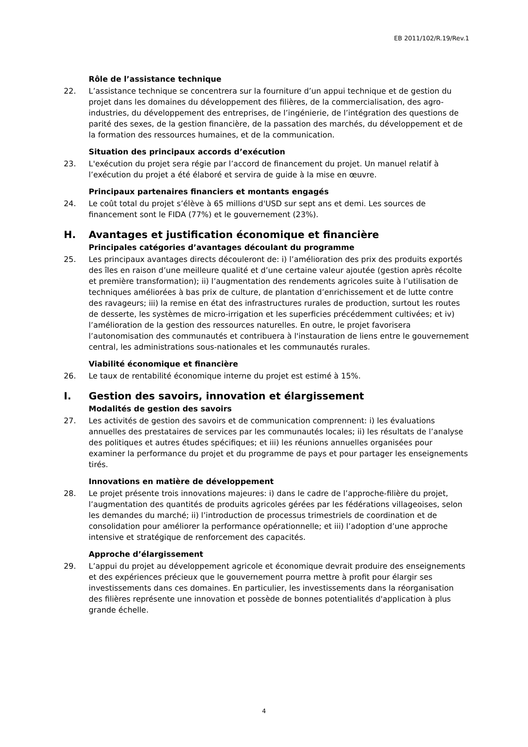EB 2011/102/R.19/Rev.1
Rôle de l’assistance technique
22. L’assistance technique se concentrera sur la fourniture d’un appui technique et de gestion du projet dans les domaines du développement des filières, de la commercialisation, des agro-industries, du développement des entreprises, de l’ingénierie, de l’intégration des questions de parité des sexes, de la gestion financière, de la passation des marchés, du développement et de la formation des ressources humaines, et de la communication.
Situation des principaux accords d’exécution
23. L'exécution du projet sera régie par l’accord de financement du projet. Un manuel relatif à l’exécution du projet a été élaboré et servira de guide à la mise en œuvre.
Principaux partenaires financiers et montants engagés
24. Le coût total du projet s’élève à 65 millions d'USD sur sept ans et demi. Les sources de financement sont le FIDA (77%) et le gouvernement (23%).
H. Avantages et justification économique et financière
Principales catégories d’avantages découlant du programme
25. Les principaux avantages directs découleront de: i) l’amélioration des prix des produits exportés des îles en raison d’une meilleure qualité et d’une certaine valeur ajoutée (gestion après récolte et première transformation); ii) l’augmentation des rendements agricoles suite à l’utilisation de techniques améliorées à bas prix de culture, de plantation d’enrichissement et de lutte contre des ravageurs; iii) la remise en état des infrastructures rurales de production, surtout les routes de desserte, les systèmes de micro-irrigation et les superficies précédemment cultivées; et iv) l’amélioration de la gestion des ressources naturelles. En outre, le projet favorisera l’autonomisation des communautés et contribuera à l'instauration de liens entre le gouvernement central, les administrations sous-nationales et les communautés rurales.
Viabilité économique et financière
26. Le taux de rentabilité économique interne du projet est estimé à 15%.
I. Gestion des savoirs, innovation et élargissement
Modalités de gestion des savoirs
27. Les activités de gestion des savoirs et de communication comprennent: i) les évaluations annuelles des prestataires de services par les communautés locales; ii) les résultats de l’analyse des politiques et autres études spécifiques; et iii) les réunions annuelles organisées pour examiner la performance du projet et du programme de pays et pour partager les enseignements tirés.
Innovations en matière de développement
28. Le projet présente trois innovations majeures: i) dans le cadre de l’approche-filière du projet, l’augmentation des quantités de produits agricoles gérées par les fédérations villageoises, selon les demandes du marché; ii) l’introduction de processus trimestriels de coordination et de consolidation pour améliorer la performance opérationnelle; et iii) l’adoption d’une approche intensive et stratégique de renforcement des capacités.
Approche d’élargissement
29. L’appui du projet au développement agricole et économique devrait produire des enseignements et des expériences précieux que le gouvernement pourra mettre à profit pour élargir ses investissements dans ces domaines. En particulier, les investissements dans la réorganisation des filières représente une innovation et possède de bonnes potentialités d'application à plus grande échelle.
4